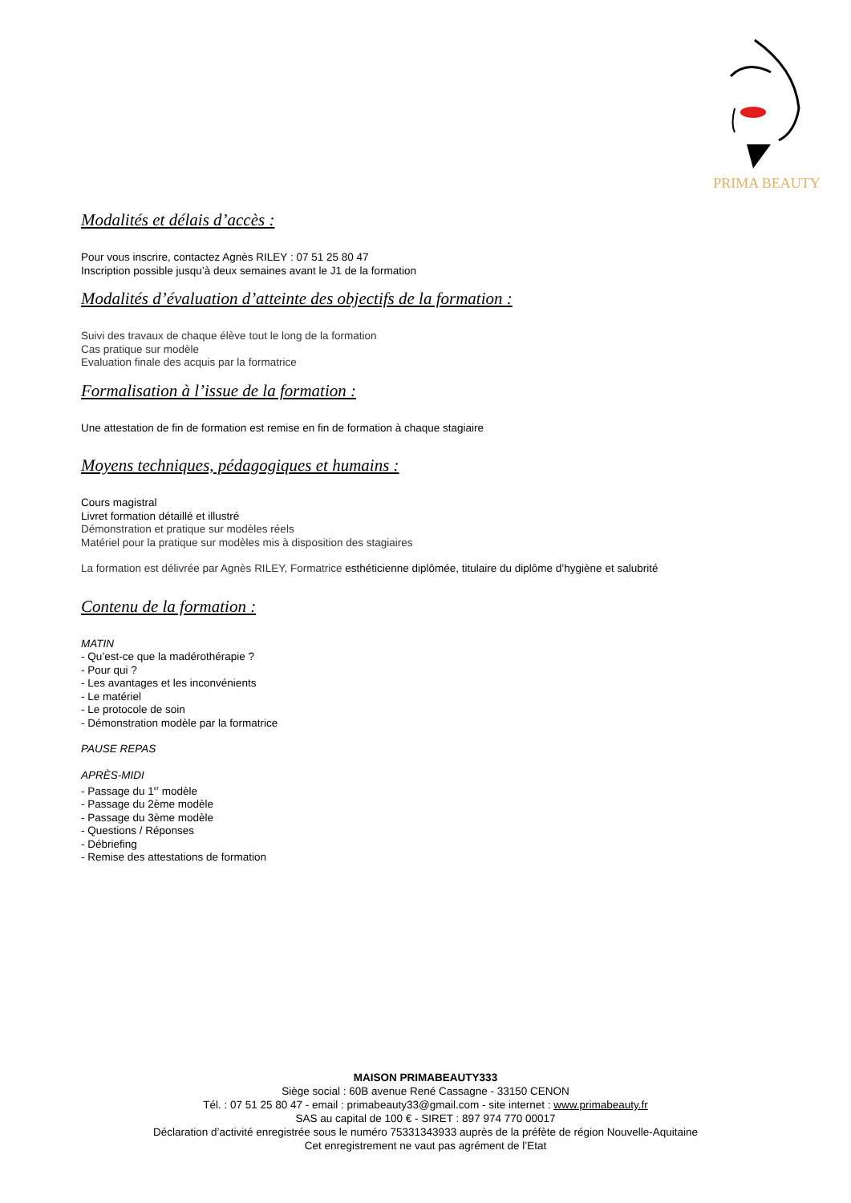PRIMA BEAUTY
Modalités et délais d’accès :
Pour vous inscrire, contactez Agnès RILEY : 07 51 25 80 47
Inscription possible jusqu’à deux semaines avant le J1 de la formation
Modalités d’évaluation d’atteinte des objectifs de la formation :
Suivi des travaux de chaque élève tout le long de la formation
Cas pratique sur modèle
Evaluation finale des acquis par la formatrice
Formalisation à l’issue de la formation :
Une attestation de fin de formation est remise en fin de formation à chaque stagiaire
Moyens techniques, pédagogiques et humains :
Cours magistral
Livret formation détaillé et illustré
Démonstration et pratique sur modèles réels
Matériel pour la pratique sur modèles mis à disposition des stagiaires
La formation est délivrée par Agnès RILEY, Formatrice esthéticienne diplômée, titulaire du diplôme d’hygiène et salubrité
Contenu de la formation :
MATIN
- Qu’est-ce que la madérothérapie ?
- Pour qui ?
- Les avantages et les inconvénients
- Le matériel
- Le protocole de soin
- Démonstration modèle par la formatrice
PAUSE REPAS
APRÈS-MIDI
- Passage du 1<sup>er</sup> modèle
- Passage du 2ème modèle
- Passage du 3ème modèle
- Questions / Réponses
- Débriefing
- Remise des attestations de formation
MAISON PRIMABEAUTY333
Siège social : 60B avenue René Cassagne - 33150 CENON
Tél. : 07 51 25 80 47 - email : primabeauty33@gmail.com - site internet : www.primabeauty.fr
SAS au capital de 100 € - SIRET : 897 974 770 00017
Déclaration d’activité enregistrée sous le numéro 75331343933 auprès de la préfète de région Nouvelle-Aquitaine
Cet enregistrement ne vaut pas agrément de l’Etat